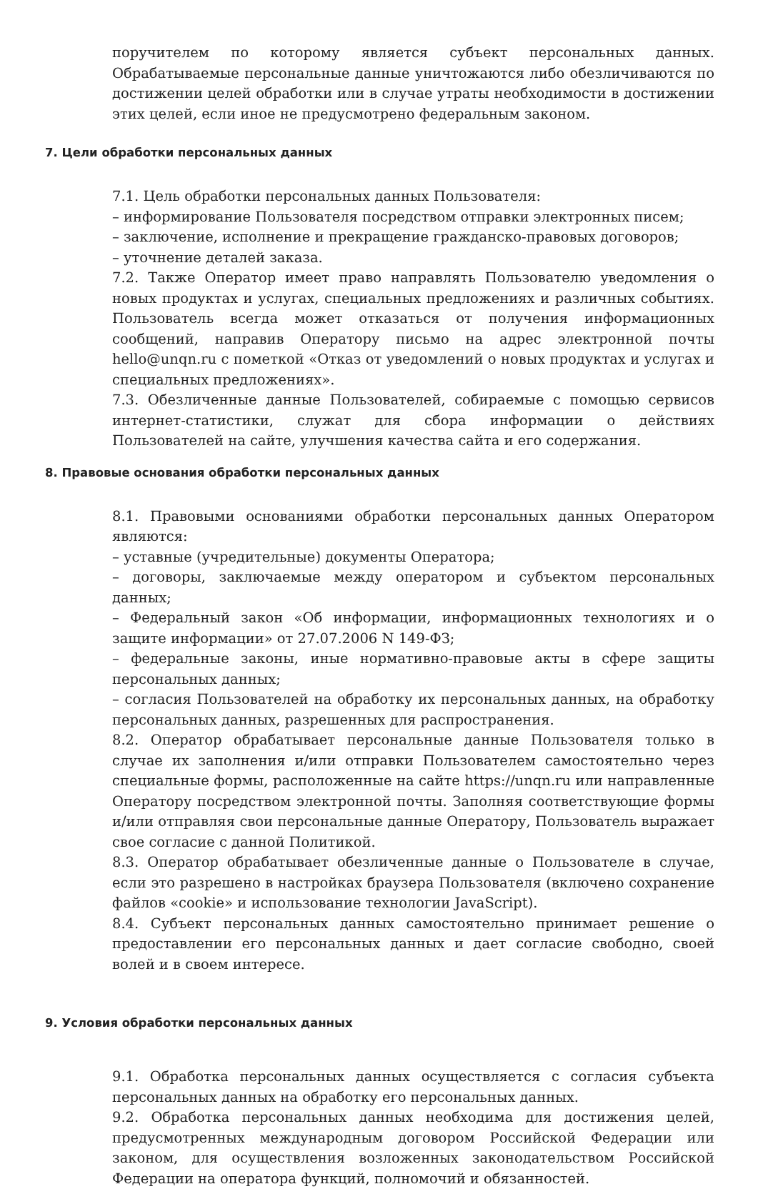поручителем по которому является субъект персональных данных. Обрабатываемые персональные данные уничтожаются либо обезличиваются по достижении целей обработки или в случае утраты необходимости в достижении этих целей, если иное не предусмотрено федеральным законом.
7. Цели обработки персональных данных
7.1. Цель обработки персональных данных Пользователя:
– информирование Пользователя посредством отправки электронных писем;
– заключение, исполнение и прекращение гражданско-правовых договоров;
– уточнение деталей заказа.
7.2. Также Оператор имеет право направлять Пользователю уведомления о новых продуктах и услугах, специальных предложениях и различных событиях. Пользователь всегда может отказаться от получения информационных сообщений, направив Оператору письмо на адрес электронной почты hello@unqn.ru с пометкой «Отказ от уведомлений о новых продуктах и услугах и специальных предложениях».
7.3. Обезличенные данные Пользователей, собираемые с помощью сервисов интернет-статистики, служат для сбора информации о действиях Пользователей на сайте, улучшения качества сайта и его содержания.
8. Правовые основания обработки персональных данных
8.1. Правовыми основаниями обработки персональных данных Оператором являются:
– уставные (учредительные) документы Оператора;
– договоры, заключаемые между оператором и субъектом персональных данных;
– Федеральный закон «Об информации, информационных технологиях и о защите информации» от 27.07.2006 N 149-ФЗ;
– федеральные законы, иные нормативно-правовые акты в сфере защиты персональных данных;
– согласия Пользователей на обработку их персональных данных, на обработку персональных данных, разрешенных для распространения.
8.2. Оператор обрабатывает персональные данные Пользователя только в случае их заполнения и/или отправки Пользователем самостоятельно через специальные формы, расположенные на сайте https://unqn.ru или направленные Оператору посредством электронной почты. Заполняя соответствующие формы и/или отправляя свои персональные данные Оператору, Пользователь выражает свое согласие с данной Политикой.
8.3. Оператор обрабатывает обезличенные данные о Пользователе в случае, если это разрешено в настройках браузера Пользователя (включено сохранение файлов «cookie» и использование технологии JavaScript).
8.4. Субъект персональных данных самостоятельно принимает решение о предоставлении его персональных данных и дает согласие свободно, своей волей и в своем интересе.
9. Условия обработки персональных данных
9.1. Обработка персональных данных осуществляется с согласия субъекта персональных данных на обработку его персональных данных.
9.2. Обработка персональных данных необходима для достижения целей, предусмотренных международным договором Российской Федерации или законом, для осуществления возложенных законодательством Российской Федерации на оператора функций, полномочий и обязанностей.